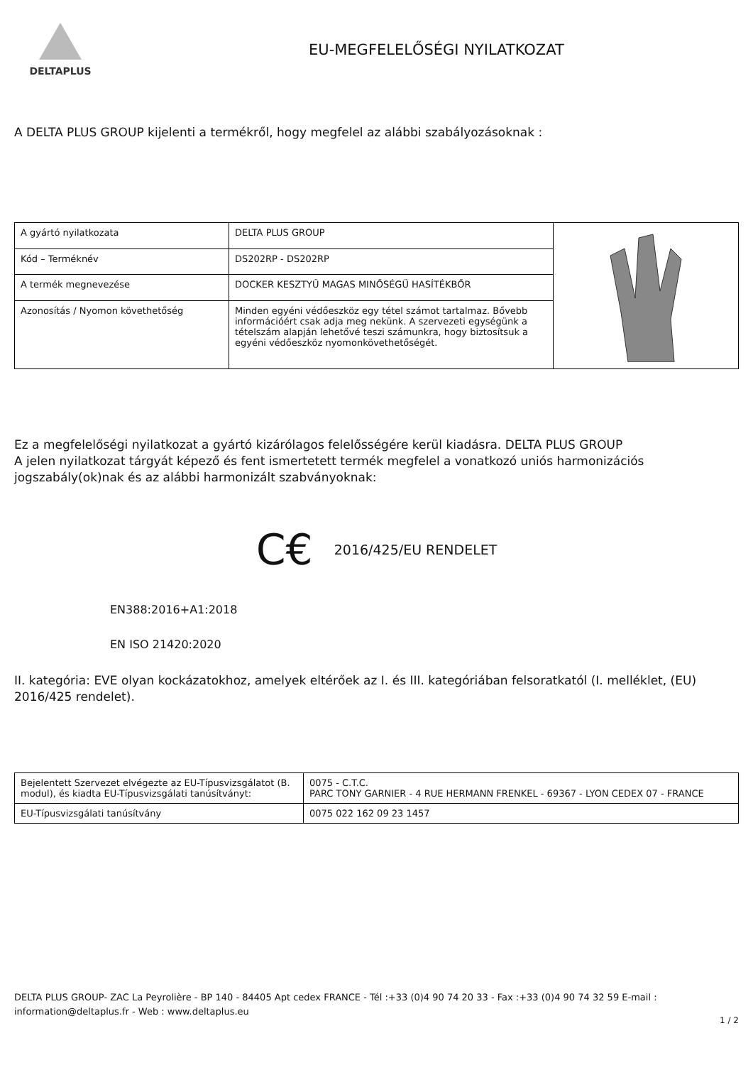DELTAPLUS
EU-MEGFELELŐSÉGI NYILATKOZAT
A DELTA PLUS GROUP kijelenti a termékről, hogy megfelel az alábbi szabályozásoknak :
| A gyártó nyilatkozata | DELTA PLUS GROUP | |
| Kód – Terméknév | DS202RP - DS202RP | |
| A termék megnevezése | DOCKER KESZTYŰ MAGAS MINŐSÉGŰ HASÍTÉKBŐR | |
| Azonosítás / Nyomon követhetőség | Minden egyéni védőeszköz egy tétel számot tartalmaz. Bővebb információért csak adja meg nekünk. A szervezeti egységünk a tételszám alapján lehetővé teszi számunkra, hogy biztosítsuk a egyéni védőeszköz nyomonkövethetőségét. | |
Ez a megfelelőségi nyilatkozat a gyártó kizárólagos felelősségére kerül kiadásra. DELTA PLUS GROUP
A jelen nyilatkozat tárgyát képező és fent ismertetett termék megfelel a vonatkozó uniós harmonizációs jogszabály(ok)nak és az alábbi harmonizált szabványoknak:
C€ 2016/425/EU RENDELET
EN388:2016+A1:2018
EN ISO 21420:2020
II. kategória: EVE olyan kockázatokhoz, amelyek eltérőek az I. és III. kategóriában felsoratkatól (I. melléklet, (EU) 2016/425 rendelet).
| Bejelentett Szervezet elvégezte az EU-Típusvizsgálatot (B. modul), és kiadta EU-Típusvizsgálati tanúsítványt: | 0075 - C.T.C. PARC TONY GARNIER - 4 RUE HERMANN FRENKEL - 69367 - LYON CEDEX 07 - FRANCE |
| EU-Típusvizsgálati tanúsítvány | 0075 022 162 09 23 1457 |
DELTA PLUS GROUP- ZAC La Peyrolière - BP 140 - 84405 Apt cedex FRANCE - Tél :+33 (0)4 90 74 20 33 - Fax :+33 (0)4 90 74 32 59 E-mail : information@deltaplus.fr - Web : www.deltaplus.eu
1 / 2